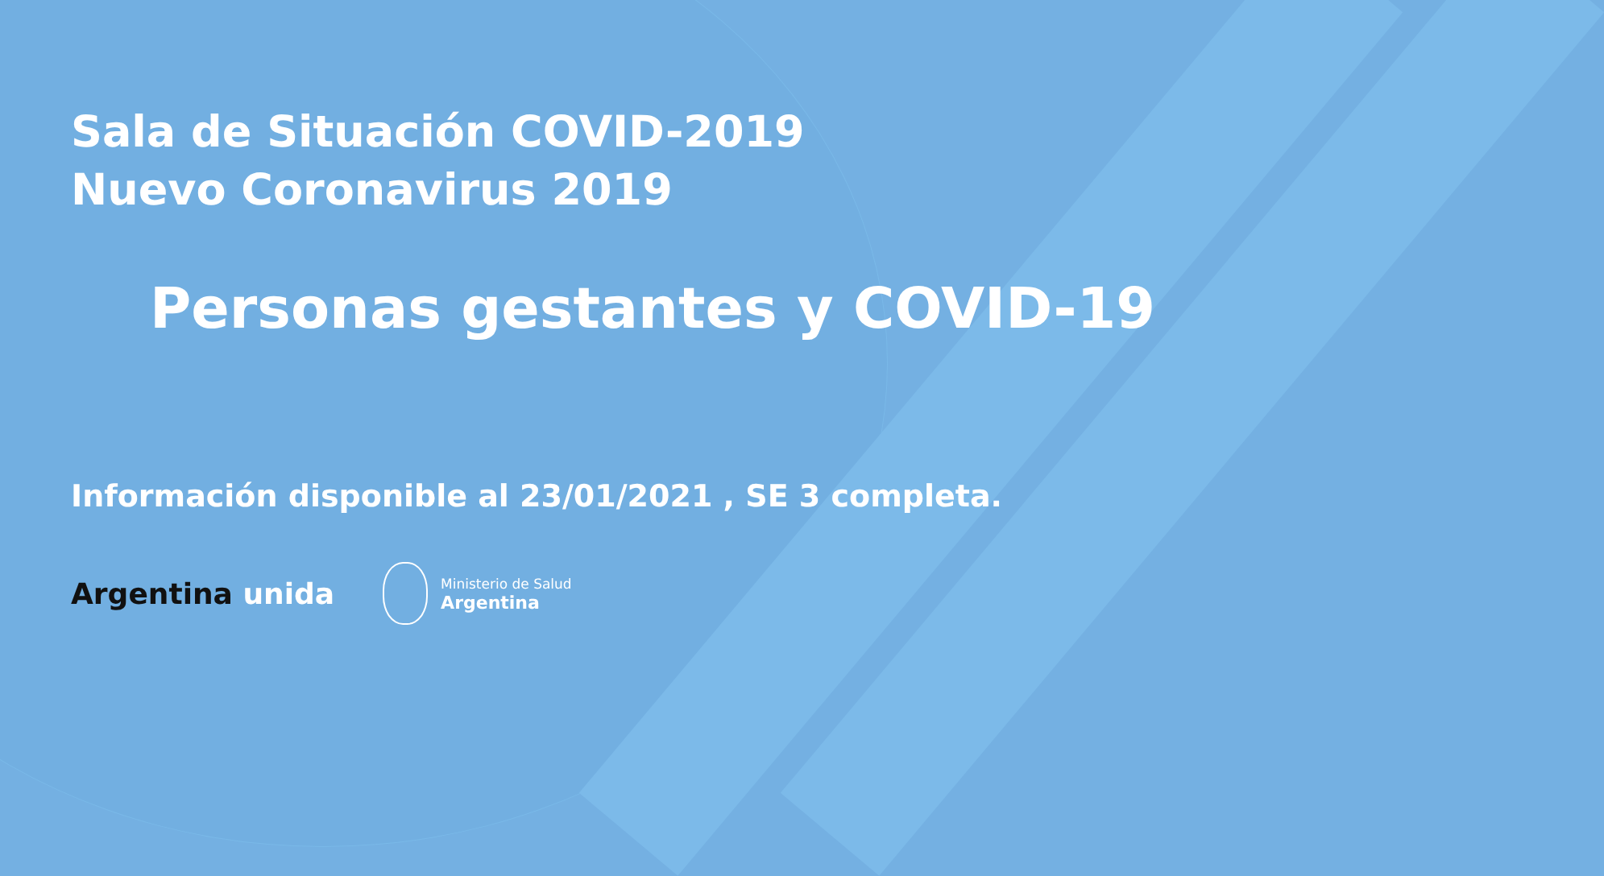Sala de Situación COVID-2019
Nuevo Coronavirus 2019
Personas gestantes y COVID-19
Información disponible al 23/01/2021 , SE 3 completa.
Argentina unida
Ministerio de Salud
Argentina